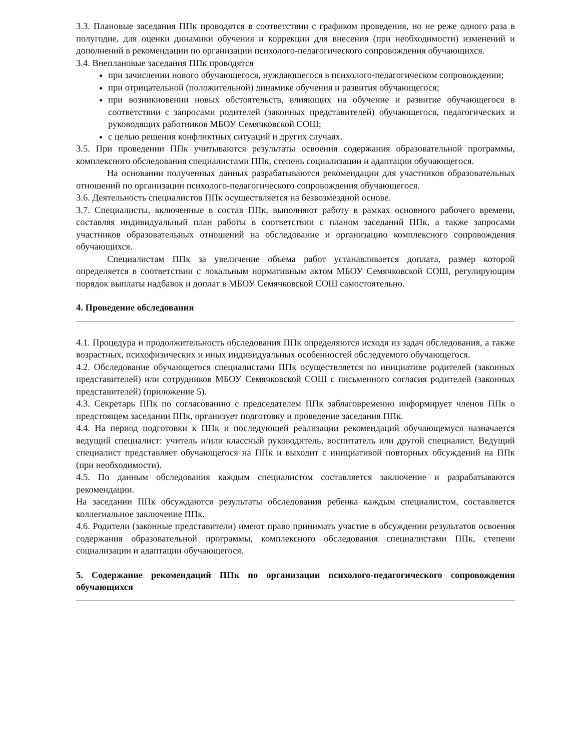3.3. Плановые заседания ППк проводятся в соответствии с графиком проведения, но не реже одного раза в полугодие, для оценки динамики обучения и коррекции для внесения (при необходимости) изменений и дополнений в рекомендации по организации психолого-педагогического сопровождения обучающихся.
3.4. Внеплановые заседания ППк проводятся
при зачислении нового обучающегося, нуждающегося в психолого-педагогическом сопровождении;
при отрицательной (положительной) динамике обучения и развития обучающегося;
при возникновении новых обстоятельств, влияющих на обучение и развитие обучающегося в соответствии с запросами родителей (законных представителей) обучающегося, педагогических и руководящих работников МБОУ Семячковской СОШ;
с целью решения конфликтных ситуаций и других случаях.
3.5. При проведении ППк учитываются результаты освоения содержания образовательной программы, комплексного обследования специалистами ППк, степень социализации и адаптации обучающегося.
На основании полученных данных разрабатываются рекомендации для участников образовательных отношений по организации психолого-педагогического сопровождения обучающегося.
3.6. Деятельность специалистов ППк осуществляется на безвозмездной основе.
3.7. Специалисты, включенные в состав ППк, выполняют работу в рамках основного рабочего времени, составляя индивидуальный план работы в соответствии с планом заседаний ППк, а также запросами участников образовательных отношений на обследование и организацию комплексного сопровождения обучающихся.
Специалистам ППк за увеличение объема работ устанавливается доплата, размер которой определяется в соответствии с локальным нормативным актом МБОУ Семячковской СОШ, регулирующим порядок выплаты надбавок и доплат в МБОУ Семячковской СОШ самостоятельно.
4. Проведение обследования
4.1. Процедура и продолжительность обследования ППк определяются исходя из задач обследования, а также возрастных, психофизических и иных индивидуальных особенностей обследуемого обучающегося.
4.2. Обследование обучающегося специалистами ППк осуществляется по инициативе родителей (законных представителей) или сотрудников МБОУ Семячковской СОШ с письменного согласия родителей (законных представителей) (приложение 5).
4.3. Секретарь ППк по согласованию с председателем ППк заблаговременно информирует членов ППк о предстоящем заседании ППк, организует подготовку и проведение заседания ППк.
4.4. На период подготовки к ППк и последующей реализации рекомендаций обучающемуся назначается ведущий специалист: учитель и/или классный руководитель, воспитатель или другой специалист. Ведущий специалист представляет обучающегося на ППк и выходит с инициативой повторных обсуждений на ППк (при необходимости).
4.5. По данным обследования каждым специалистом составляется заключение и разрабатываются рекомендации.
На заседании ППк обсуждаются результаты обследования ребенка каждым специалистом, составляется коллегиальное заключение ППк.
4.6. Родители (законные представители) имеют право принимать участие в обсуждении результатов освоения содержания образовательной программы, комплексного обследования специалистами ППк, степени социализации и адаптации обучающегося.
5. Содержание рекомендаций ППк по организации психолого-педагогического сопровождения обучающихся